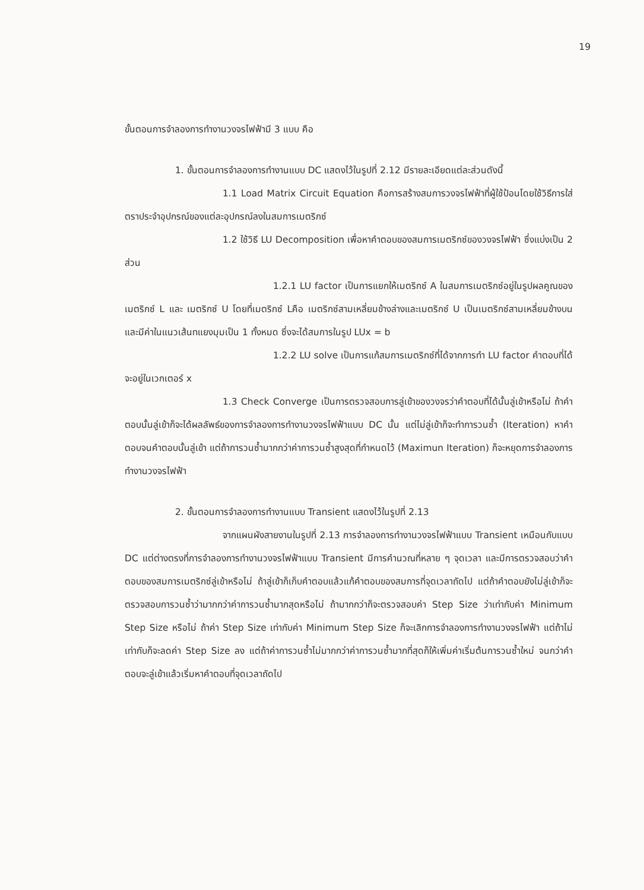19
ขั้นตอนการจำลองการทำงานวงจรไฟฟ้ามี 3 แบบ คือ
1. ขั้นตอนการจำลองการทำงานแบบ DC แสดงไว้ในรูปที่ 2.12 มีรายละเอียดแต่ละส่วนดังนี้
1.1 Load Matrix Circuit Equation คือการสร้างสมการวงจรไฟฟ้าที่ผู้ใช้ป้อนโดยใช้วิธีการใส่ตราประจำอุปกรณ์ของแต่ละอุปกรณ์ลงในสมการเมตริกซ์
1.2 ใช้วิธี LU Decomposition เพื่อหาคำตอบของสมการเมตริกซ์ของวงจรไฟฟ้า ซึ่งแบ่งเป็น 2 ส่วน
1.2.1 LU factor เป็นการแยกให้เมตริกซ์ A ในสมการเมตริกซ์อยู่ในรูปผลคูณของเมตริกซ์ L และ เมตริกซ์ U โดยที่เมตริกซ์ Lคือ เมตริกซ์สามเหลี่ยมข้างล่างและเมตริกซ์ U เป็นเมตริกซ์สามเหลี่ยมข้างบนและมีค่าในแนวเส้นทแยงมุมเป็น 1 ทั้งหมด ซึ่งจะได้สมการในรูป LUx = b
1.2.2 LU solve เป็นการแก้สมการเมตริกซ์ที่ได้จากการทำ LU factor คำตอบที่ได้จะอยู่ในเวกเตอร์ x
1.3 Check Converge เป็นการตรวจสอบการลู่เข้าของวงจรว่าคำตอบที่ได้นั้นลู่เข้าหรือไม่ ถ้าคำตอบนั้นลู่เข้าก็จะได้ผลลัพธ์ของการจำลองการทำงานวงจรไฟฟ้าแบบ DC นั้น แต่ไม่ลู่เข้าก็จะทำการวนซ้ำ (Iteration) หาคำตอบจนคำตอบนั้นลู่เข้า แต่ถ้าการวนซ้ำมากกว่าค่าการวนซ้ำสูงสุดที่กำหนดไว้ (Maximun Iteration) ก็จะหยุดการจำลองการทำงานวงจรไฟฟ้า
2. ขั้นตอนการจำลองการทำงานแบบ Transient แสดงไว้ในรูปที่ 2.13
จากแผนผังสายงานในรูปที่ 2.13 การจำลองการทำงานวงจรไฟฟ้าแบบ Transient เหมือนกับแบบ DC แต่ต่างตรงที่การจำลองการทำงานวงจรไฟฟ้าแบบ Transient มีการคำนวณที่หลาย ๆ จุดเวลา และมีการตรวจสอบว่าคำตอบของสมการเมตริกซ์ลู่เข้าหรือไม่ ถ้าลู่เข้าก็เก็บคำตอบแล้วแก้คำตอบของสมการที่จุดเวลาถัดไป แต่ถ้าคำตอบยังไม่ลู่เข้าก็จะตรวจสอบการวนซ้ำว่ามากกว่าค่าการวนซ้ำมากสุดหรือไม่ ถ้ามากกว่าก็จะตรวจสอบค่า Step Size ว่าเท่ากับค่า Minimum Step Size หรือไม่ ถ้าค่า Step Size เท่ากับค่า Minimum Step Size ก็จะเลิกการจำลองการทำงานวงจรไฟฟ้า แต่ถ้าไม่เท่ากับก็จะลดค่า Step Size ลง แต่ถ้าค่าการวนซ้ำไม่มากกว่าค่าการวนซ้ำมากที่สุดก็ให้เพิ่มค่าเริ่มต้นการวนซ้ำใหม่ จนกว่าคำตอบจะลู่เข้าแล้วเริ่มหาคำตอบที่จุดเวลาถัดไป